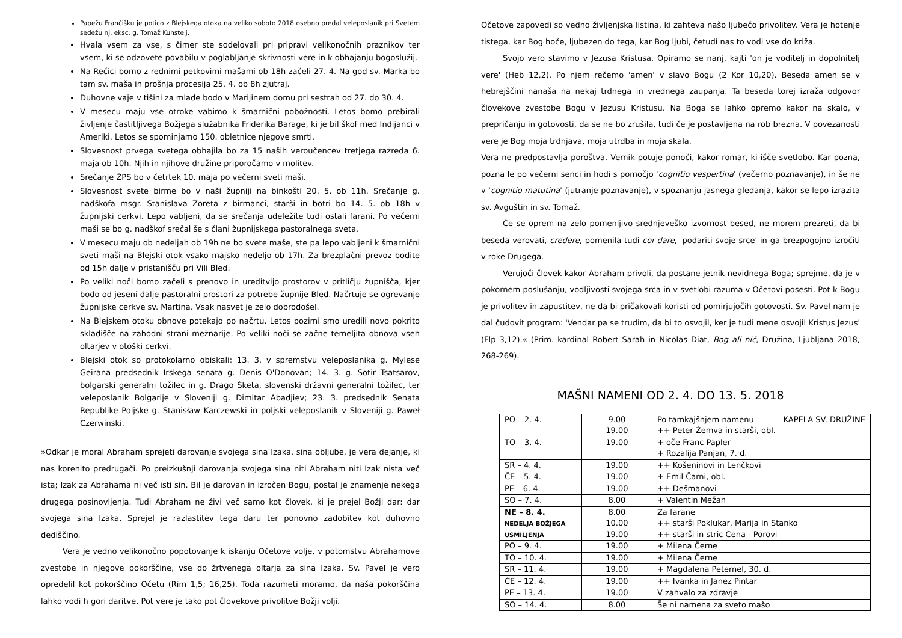Papežu Frančišku je potico z Blejskega otoka na veliko soboto 2018 osebno predal veleposlanik pri Svetem sedežu nj. eksc. g. Tomaž Kunstelj.
Hvala vsem za vse, s čimer ste sodelovali pri pripravi velikonočnih praznikov ter vsem, ki se odzovete povabilu v poglabljanje skrivnosti vere in k obhajanju bogoslužij.
Na Rečici bomo z rednimi petkovimi mašami ob 18h začeli 27. 4. Na god sv. Marka bo tam sv. maša in prošnja procesija 25. 4. ob 8h zjutraj.
Duhovne vaje v tišini za mlade bodo v Marijinem domu pri sestrah od 27. do 30. 4.
V mesecu maju vse otroke vabimo k šmarnični pobožnosti. Letos bomo prebirali življenje častitljivega Božjega služabnika Friderika Barage, ki je bil škof med Indijanci v Ameriki. Letos se spominjamo 150. obletnice njegove smrti.
Slovesnost prvega svetega obhajila bo za 15 naših veroučencev tretjega razreda 6. maja ob 10h. Njih in njihove družine priporočamo v molitev.
Srečanje ŽPS bo v četrtek 10. maja po večerni sveti maši.
Slovesnost svete birme bo v naši župniji na binkošti 20. 5. ob 11h. Srečanje g. nadškofa msgr. Stanislava Zoreta z birmanci, starši in botri bo 14. 5. ob 18h v župnijski cerkvi. Lepo vabljeni, da se srečanja udeležite tudi ostali farani. Po večerni maši se bo g. nadškof srečal še s člani župnijskega pastoralnega sveta.
V mesecu maju ob nedeljah ob 19h ne bo svete maše, ste pa lepo vabljeni k šmarnični sveti maši na Blejski otok vsako majsko nedeljo ob 17h. Za brezplačni prevoz bodite od 15h dalje v pristanišču pri Vili Bled.
Po veliki noči bomo začeli s prenovo in ureditvijo prostorov v pritličju župnišča, kjer bodo od jeseni dalje pastoralni prostori za potrebe župnije Bled. Načrtuje se ogrevanje župnijske cerkve sv. Martina. Vsak nasvet je zelo dobrodošel.
Na Blejskem otoku obnove potekajo po načrtu. Letos pozimi smo uredili novo pokrito skladišče na zahodni strani mežnarije. Po veliki noči se začne temeljita obnova vseh oltarjev v otoški cerkvi.
Blejski otok so protokolarno obiskali: 13. 3. v spremstvu veleposlanika g. Mylese Geirana predsednik Irskega senata g. Denis O'Donovan; 14. 3. g. Sotir Tsatsarov, bolgarski generalni tožilec in g. Drago Šketa, slovenski državni generalni tožilec, ter veleposlanik Bolgarije v Sloveniji g. Dimitar Abadjiev; 23. 3. predsednik Senata Republike Poljske g. Stanisław Karczewski in poljski veleposlanik v Sloveniji g. Paweł Czerwinski.
»Odkar je moral Abraham sprejeti darovanje svojega sina Izaka, sina obljube, je vera dejanje, ki nas korenito predrugači. Po preizkušnji darovanja svojega sina niti Abraham niti Izak nista več ista; Izak za Abrahama ni več isti sin. Bil je darovan in izročen Bogu, postal je znamenje nekega drugega posinovljenja. Tudi Abraham ne živi več samo kot človek, ki je prejel Božji dar: dar svojega sina Izaka. Sprejel je razlastitev tega daru ter ponovno zadobitev kot duhovno dediščino.
Vera je vedno velikonočno popotovanje k iskanju Očetove volje, v potomstvu Abrahamove zvestobe in njegove pokorščine, vse do žrtvenega oltarja za sina Izaka. Sv. Pavel je vero opredelil kot pokorščino Očetu (Rim 1,5; 16,25). Toda razumeti moramo, da naša pokorščina lahko vodi h gori daritve. Pot vere je tako pot človekove privolitve Božji volji.
Očetove zapovedi so vedno življenjska listina, ki zahteva našo ljubečo privolitev. Vera je hotenje tistega, kar Bog hoče, ljubezen do tega, kar Bog ljubi, četudi nas to vodi vse do križa.
Svojo vero stavimo v Jezusa Kristusa. Opiramo se nanj, kajti 'on je voditelj in dopolnitelj vere' (Heb 12,2). Po njem rečemo 'amen' v slavo Bogu (2 Kor 10,20). Beseda amen se v hebrejščini nanaša na nekaj trdnega in vrednega zaupanja. Ta beseda torej izraža odgovor človekove zvestobe Bogu v Jezusu Kristusu. Na Boga se lahko opremo kakor na skalo, v prepričanju in gotovosti, da se ne bo zrušila, tudi če je postavljena na rob brezna. V povezanosti vere je Bog moja trdnjava, moja utrdba in moja skala.
Vera ne predpostavlja poroštva. Vernik potuje ponoči, kakor romar, ki išče svetlobo. Kar pozna, pozna le po večerni senci in hodi s pomočjo 'cognitio vespertina' (večerno poznavanje), in še ne v 'cognitio matutina' (jutranje poznavanje), v spoznanju jasnega gledanja, kakor se lepo izrazita sv. Avguštin in sv. Tomaž.
Če se oprem na zelo pomenljivo srednjeveško izvornost besed, ne morem prezreti, da bi beseda verovati, credere, pomenila tudi cor-dare, 'podariti svoje srce' in ga brezpogojno izročiti v roke Drugega.
Verujoči človek kakor Abraham privoli, da postane jetnik nevidnega Boga; sprejme, da je v pokornem poslušanju, vodljivosti svojega srca in v svetlobi razuma v Očetovi posesti. Pot k Bogu je privolitev in zapustitev, ne da bi pričakovali koristi od pomirjujočih gotovosti. Sv. Pavel nam je dal čudovit program: 'Vendar pa se trudim, da bi to osvojil, ker je tudi mene osvojil Kristus Jezus' (Flp 3,12).« (Prim. kardinal Robert Sarah in Nicolas Diat, Bog ali nič, Družina, Ljubljana 2018, 268-269).
MAŠNI NAMENI OD 2. 4. DO 13. 5. 2018
| PO – 2. 4. | 9.00 19.00 | Po tamkajšnjem namenu KAPELA SV. DRUŽINE ++ Peter Žemva in starši, obl. |
| TO – 3. 4. | 19.00 | + oče Franc Papler + Rozalija Panjan, 7. d. |
| SR – 4. 4. | 19.00 | ++ Košeninovi in Lenčkovi |
| ČE – 5. 4. | 19.00 | + Emil Čarni, obl. |
| PE – 6. 4. | 19.00 | ++ Dešmanovi |
| SO – 7. 4. | 8.00 | + Valentin Mežan |
| NE – 8. 4. NEDELJA BOŽJEGA USMILJENJA | 8.00 10.00 19.00 | Za farane ++ starši Poklukar, Marija in Stanko ++ starši in stric Cena - Porovi |
| PO – 9. 4. | 19.00 | + Milena Černe |
| TO – 10. 4. | 19.00 | + Milena Černe |
| SR – 11. 4. | 19.00 | + Magdalena Peternel, 30. d. |
| ČE – 12. 4. | 19.00 | ++ Ivanka in Janez Pintar |
| PE – 13. 4. | 19.00 | V zahvalo za zdravje |
| SO – 14. 4. | 8.00 | Še ni namena za sveto mašo |